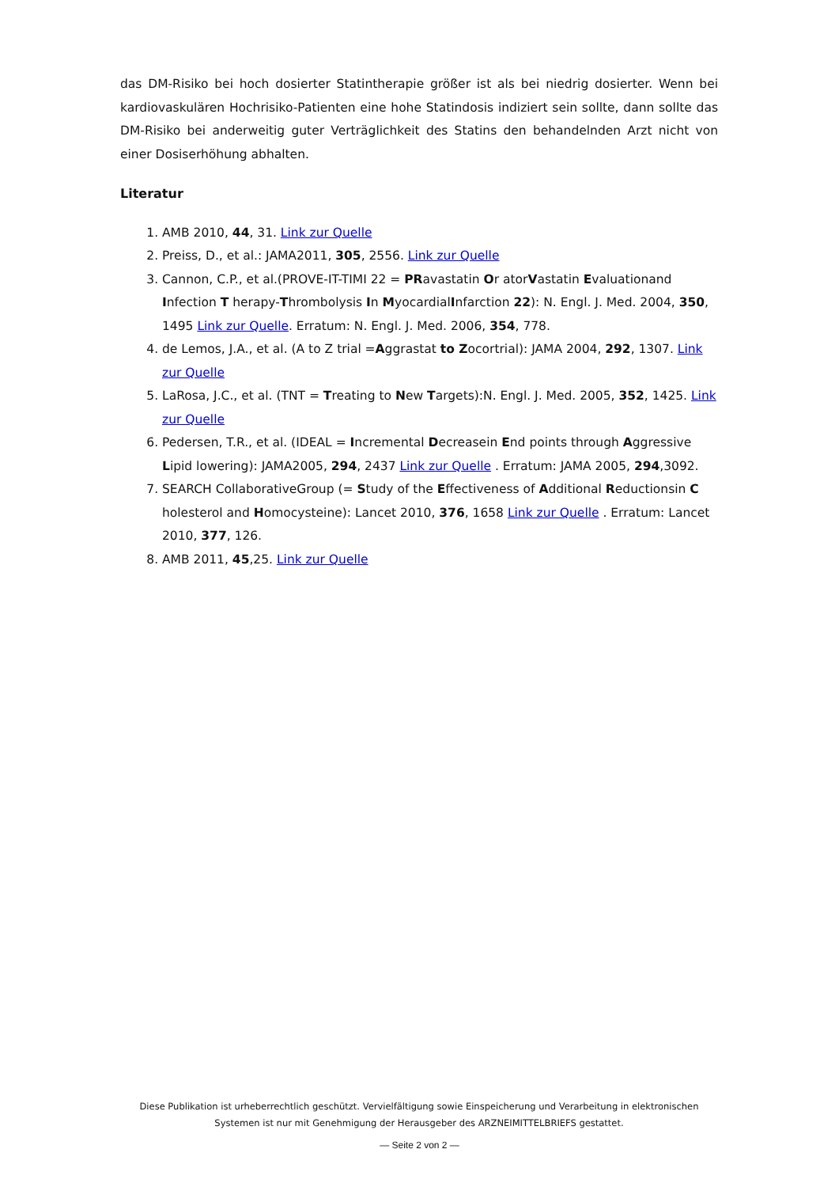das DM-Risiko bei hoch dosierter Statintherapie größer ist als bei niedrig dosierter. Wenn bei kardiovaskulären Hochrisiko-Patienten eine hohe Statindosis indiziert sein sollte, dann sollte das DM-Risiko bei anderweitig guter Verträglichkeit des Statins den behandelnden Arzt nicht von einer Dosiserhöhung abhalten.
Literatur
1. AMB 2010, 44, 31. Link zur Quelle
2. Preiss, D., et al.: JAMA2011, 305, 2556. Link zur Quelle
3. Cannon, C.P., et al.(PROVE-IT-TIMI 22 = PRavastatin Or atorVastatin Evaluationand Infection T herapy-Thrombolysis In MyocardialInfarction 22): N. Engl. J. Med. 2004, 350, 1495 Link zur Quelle. Erratum: N. Engl. J. Med. 2006, 354, 778.
4. de Lemos, J.A., et al. (A to Z trial =Aggrastat to Zocortrial): JAMA 2004, 292, 1307. Link zur Quelle
5. LaRosa, J.C., et al. (TNT = Treating to New Targets):N. Engl. J. Med. 2005, 352, 1425. Link zur Quelle
6. Pedersen, T.R., et al. (IDEAL = Incremental Decreasein End points through Aggressive Lipid lowering): JAMA2005, 294, 2437 Link zur Quelle . Erratum: JAMA 2005, 294,3092.
7. SEARCH CollaborativeGroup (= Study of the Effectiveness of Additional Reductionsin C holesterol and Homocysteine): Lancet 2010, 376, 1658 Link zur Quelle . Erratum: Lancet 2010, 377, 126.
8. AMB 2011, 45,25. Link zur Quelle
Diese Publikation ist urheberrechtlich geschützt. Vervielfältigung sowie Einspeicherung und Verarbeitung in elektronischen Systemen ist nur mit Genehmigung der Herausgeber des ARZNEIMITTELBRIEFS gestattet.
— Seite 2 von 2 —